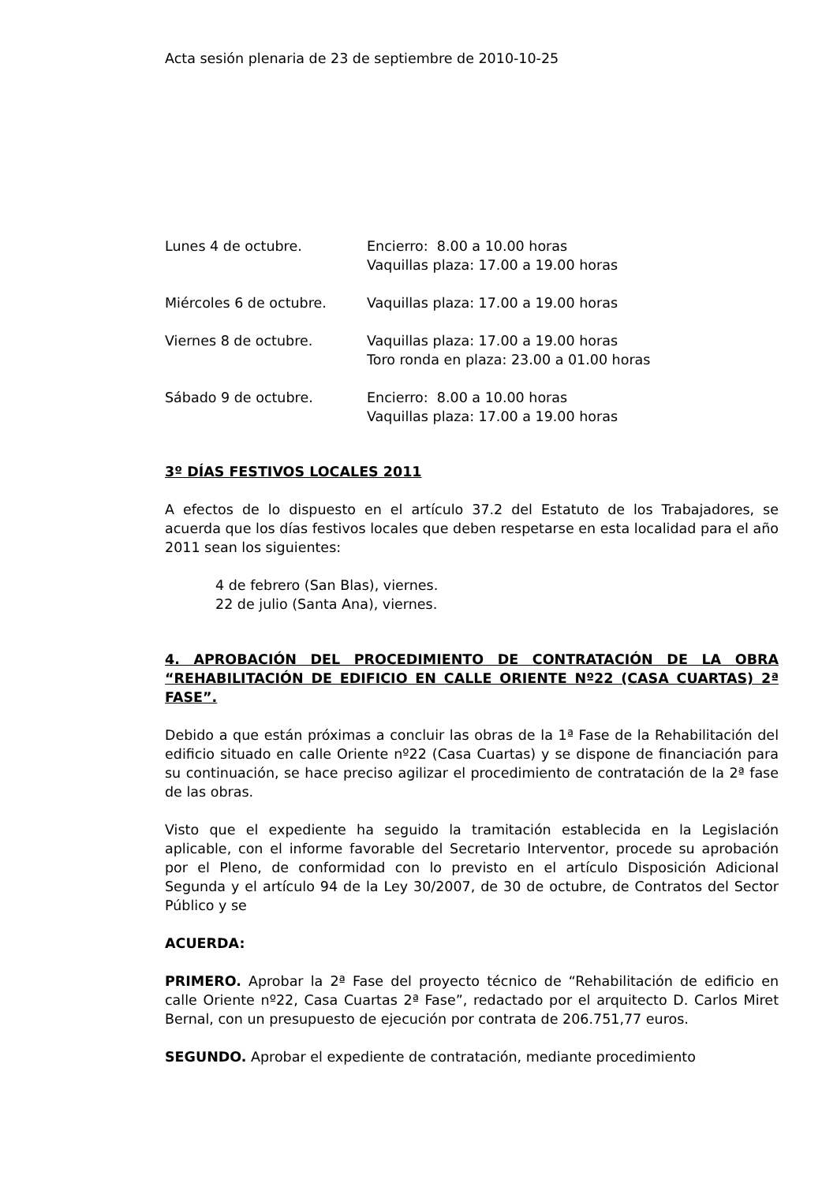Acta sesión plenaria de 23 de septiembre de 2010-10-25
| Lunes 4 de octubre. | Encierro: 8.00 a 10.00 horas |
| | Vaquillas plaza: 17.00 a 19.00 horas |
| Miércoles 6 de octubre. | Vaquillas plaza: 17.00 a 19.00 horas |
| Viernes 8 de octubre. | Vaquillas plaza: 17.00 a 19.00 horas |
| | Toro ronda en plaza: 23.00 a 01.00 horas |
| Sábado 9 de octubre. | Encierro: 8.00 a 10.00 horas |
| | Vaquillas plaza: 17.00 a 19.00 horas |
3º DÍAS FESTIVOS LOCALES 2011
A efectos de lo dispuesto en el artículo 37.2 del Estatuto de los Trabajadores, se acuerda que los días festivos locales que deben respetarse en esta localidad para el año 2011 sean los siguientes:
4 de febrero (San Blas), viernes.
22 de julio (Santa Ana), viernes.
4. APROBACIÓN DEL PROCEDIMIENTO DE CONTRATACIÓN DE LA OBRA “REHABILITACIÓN DE EDIFICIO EN CALLE ORIENTE Nº22 (CASA CUARTAS) 2ª FASE”.
Debido a que están próximas a concluir las obras de la 1ª Fase de la Rehabilitación del edificio situado en calle Oriente nº22 (Casa Cuartas) y se dispone de financiación para su continuación, se hace preciso agilizar el procedimiento de contratación de la 2ª fase de las obras.
Visto que el expediente ha seguido la tramitación establecida en la Legislación aplicable, con el informe favorable del Secretario Interventor, procede su aprobación por el Pleno, de conformidad con lo previsto en el artículo Disposición Adicional Segunda y el artículo 94 de la Ley 30/2007, de 30 de octubre, de Contratos del Sector Público y se
ACUERDA:
PRIMERO. Aprobar la 2ª Fase del proyecto técnico de “Rehabilitación de edificio en calle Oriente nº22, Casa Cuartas 2ª Fase”, redactado por el arquitecto D. Carlos Miret Bernal, con un presupuesto de ejecución por contrata de 206.751,77 euros.
SEGUNDO. Aprobar el expediente de contratación, mediante procedimiento